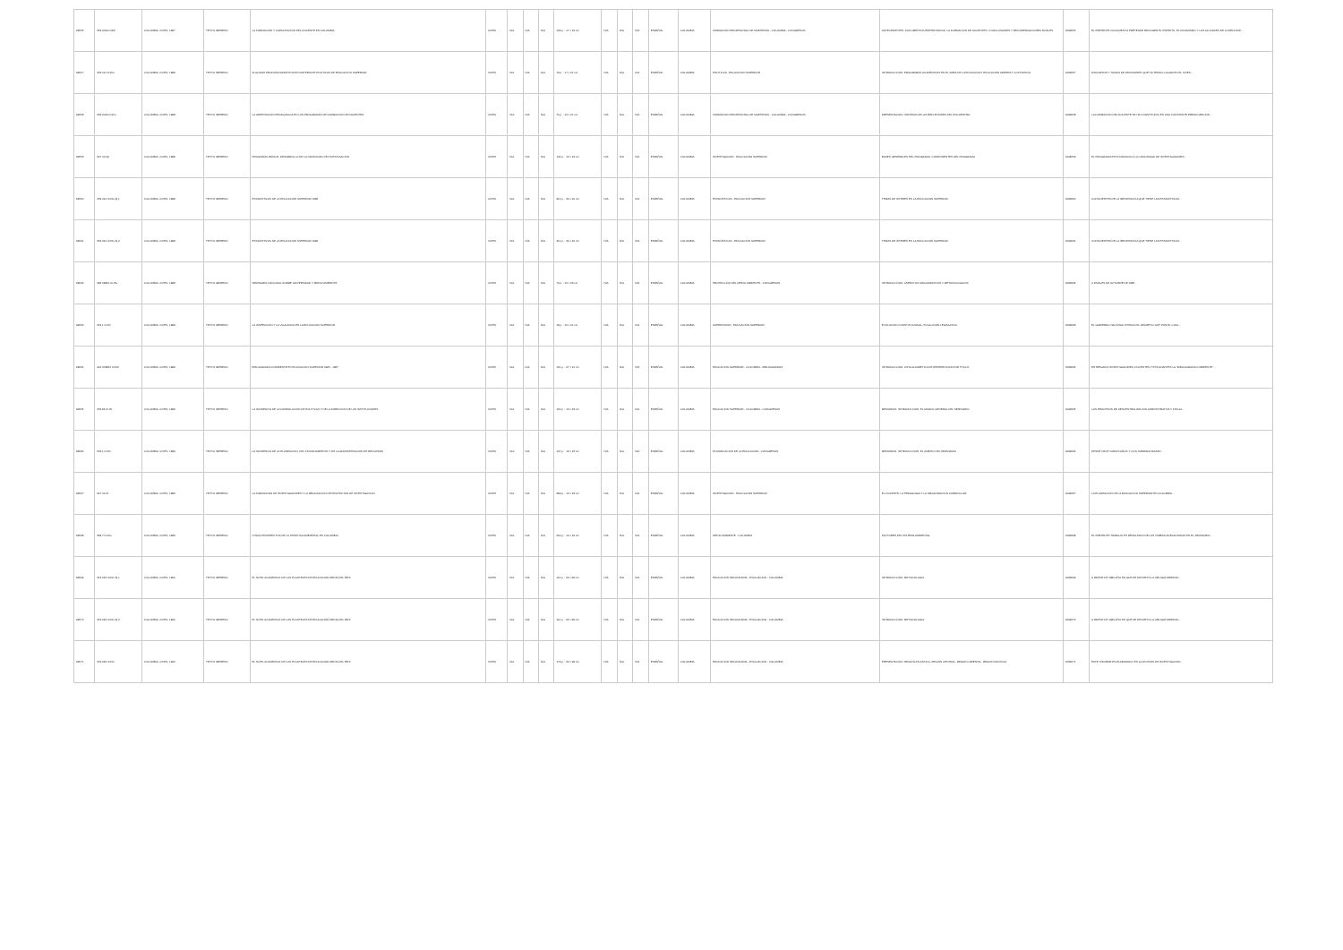| 99556 | 378.2024 IC29f | COLOMBIA. ICFES, 1987 | TEXTO IMPRESO | LA FORMACIÓN Y CAPACITACIÓN DEL DOCENTE EN COLOMBIA | ICFES | N/A | N/A | N/A | 103 p. : 17 x 24 cm | N/A | N/A | N/A | ESPAÑOL | COLOMBIA | FORMACIÓN PROFESIONAL DE MAESTROS - COLOMBIA - CONGRESOS | ANTECEDENTES. DOCUMENTOS PRESENTADOS. LA FORMACIÓN DE DOCENTES. CONCLUSIONES Y RECOMENDACIONES FINALES | 0099556 | EL PRESENTE DOCUMENTO PRETENDE RECOGER EL ESPÍRITU, EL DINAMISMO Y LOS ALCANCES DE LA REUNIÓN... |
| 99557 | 378.011 IC15u | COLOMBIA. ICFES, 1988 | TEXTO IMPRESO | ALGUNOS PRONUNCIAMIENTOS EN MATERIA DE POLÍTICAS DE EDUCACIÓN SUPERIOR | ICFES | N/A | N/A | N/A | 79 p. : 17 x 21 cm | N/A | N/A | N/A | ESPAÑOL | COLOMBIA | POLÍTICAS - EDUCACIÓN SUPERIOR | INTRODUCCIÓN. PROGRAMAS ACADÉMICOS EN EL ÁREA DE LA EDUCACIÓN. EDUCACIÓN ABIERTA Y A DISTANCIA | 0099557 | DISCURSOS Y TOMAS DE DECISIONES QUE HA TENIDO LUGAR EN EL ICFES... |
| 99558 | 378.2024 IC15o | COLOMBIA. ICFES, 1988 | TEXTO IMPRESO | LA ORIENTACIÓN PEDAGÓGICA EN LOS PROGRAMAS DE FORMACIÓN DE DOCENTES | ICFES | N/A | N/A | N/A | 70 p. : 16 x 21 cm | N/A | N/A | N/A | ESPAÑOL | COLOMBIA | FORMACIÓN PROFESIONAL DE MAESTROS - COLOMBIA - CONGRESOS | PRESENTACIÓN. SÍNTESIS DE LAS REFLEXIONES DEL ENCUENTRO | 0099558 | LA FORMACIÓN DEL DOCENTE SE HA CONSTITUIDO EN UNA CONSTANTE PREOCUPACIÓN... |
| 99559 | 607 IC15p | COLOMBIA. ICFES, 1988 | TEXTO IMPRESO | PROGRAMA PARA EL DESARROLLO DE LA CAPACIDAD DE INVESTIGACIÓN | ICFES | N/A | N/A | N/A | 144 p. : 16 x 24 cm | N/A | N/A | N/A | ESPAÑOL | COLOMBIA | INVESTIGACIÓN - EDUCACIÓN SUPERIOR | BASES GENERALES DEL PROGRAMA. COMPONENTES DEL PROGRAMA | 0099559 | EL PROGRAMA ESTÁ DIRIGIDO A LA COMUNIDAD DE INVESTIGADORES... |
| 99560 | 378.021 IC15e 8j 1 | COLOMBIA. ICFES, 1988 | TEXTO IMPRESO | ESTADÍSTICAS DE LA EDUCACIÓN SUPERIOR 1986 | ICFES | N/A | N/A | N/A | 314 p. : 30 x 20 cm | N/A | N/A | N/A | ESPAÑOL | COLOMBIA | ESTADÍSTICAS - EDUCACIÓN SUPERIOR | TEMAS DE INTERÉS EN LA EDUCACIÓN SUPERIOR | 0099560 | CONSCIENTES DE LA IMPORTANCIA QUE TIENE LAS ESTADÍSTICAS... |
| 99561 | 378.021 IC15e 8j 2 | COLOMBIA. ICFES, 1988 | TEXTO IMPRESO | ESTADÍSTICAS DE LA EDUCACIÓN SUPERIOR 1986 | ICFES | N/A | N/A | N/A | 314 p. : 30 x 20 cm | N/A | N/A | N/A | ESPAÑOL | COLOMBIA | ESTADÍSTICAS - EDUCACIÓN SUPERIOR | TEMAS DE INTERÉS EN LA EDUCACIÓN SUPERIOR | 0099561 | CONSCIENTES DE LA IMPORTANCIA QUE TIENE LAS ESTADÍSTICAS... |
| 99562 | 333.09861 IC15s | COLOMBIA. ICFES, 1988 | TEXTO IMPRESO | SEMINARIO NACIONAL SOBRE UNIVERSIDAD Y MEDIO AMBIENTE | ICFES | N/A | N/A | N/A | 70 p. : 16 x 23 cm | N/A | N/A | N/A | ESPAÑOL | COLOMBIA | PROTECCIÓN DEL MEDIO AMBIENTE - CONGRESOS | INTRODUCCIÓN. ASPECTOS ORGANIZATIVOS Y METODOLÓGICOS | 0099562 | A FINALES DE OCTUBRE DE 1985... |
| 99563 | 379.1 IC15i | COLOMBIA. ICFES, 1989 | TEXTO IMPRESO | LA INSPECCIÓN Y LA VIGILANCIA EN LA EDUCACIÓN SUPERIOR | ICFES | N/A | N/A | N/A | 18 p. : 16 x 21 cm | N/A | N/A | N/A | ESPAÑOL | COLOMBIA | SUPERVISIÓN - EDUCACIÓN SUPERIOR | EVOLUCIÓN CONSTITUCIONAL. EVOLUCIÓN LEGISLATIVA | 0099563 | EL GOBIERNO NACIONAL EXPIDIÓ EL DECRETO 1227 POR EL CUAL... |
| 99564 | 016.378861 IC15b | COLOMBIA. ICFES, 1989 | TEXTO IMPRESO | BIBLIOGRAFÍA CORRIENTE EN EDUCACIÓN SUPERIOR 1985 - 1987 | ICFES | N/A | N/A | N/A | 161 p. : 27 x 21 cm | N/A | N/A | N/A | ESPAÑOL | COLOMBIA | EDUCACIÓN SUPERIOR - COLOMBIA - BIBLIOGRAFÍAS | INTRODUCCIÓN. LISTA ALFABÉTICA DE REFERENCIAS POR TÍTULO | 0099564 | ENTREGAR A INVESTIGADORES, DOCENTES Y ESTUDIANTES LA "BIBLIOGRAFÍA CORRIENTE"... |
| 99565 | 378.86 IC15i | COLOMBIA. ICFES, 1989 | TEXTO IMPRESO | LA INCIDENCIA DE LA FORMULACIÓN DE POLÍTICAS Y DE LA DIRECCIÓN DE LAS INSTITUCIONES | ICFES | N/A | N/A | N/A | 160 p. : 16 x 23 cm | N/A | N/A | N/A | ESPAÑOL | COLOMBIA | EDUCACIÓN SUPERIOR - COLOMBIA - CONGRESOS | MEMORIAS. INTRODUCCIÓN: EL MARCO GENERAL DEL SEMINARIO | 0099565 | LOS PROCESOS DE DESCENTRALIZACIÓN ADMINISTRATIVA Y FISCAL... |
| 99566 | 378.1 IC15i | COLOMBIA. ICFES, 1989 | TEXTO IMPRESO | LA INCIDENCIA DE LA PLANEACIÓN, DEL FINANCIAMIENTO Y DE LA ADMINISTRACIÓN DE RECURSOS | ICFES | N/A | N/A | N/A | 137 p. : 16 x 23 cm | N/A | N/A | N/A | ESPAÑOL | COLOMBIA | PLANIFICACIÓN DE LA EDUCACIÓN - CONGRESOS | MEMORIAS. INTRODUCCIÓN: EL ÁMBITO DEL SEMINARIO | 0099566 | DESDE HACE VARIOS AÑOS Y CON SOBRADA RAZÓN... |
| 99567 | 607 IC15f | COLOMBIA. ICFES, 1989 | TEXTO IMPRESO | LA FORMACIÓN DE INVESTIGADORES Y LA REALIZACIÓN DE PROYECTOS DE INVESTIGACIÓN | ICFES | N/A | N/A | N/A | 399 p. : 16 x 23 cm | N/A | N/A | N/A | ESPAÑOL | COLOMBIA | INVESTIGACIÓN - EDUCACIÓN SUPERIOR | EL DOCENTE, LA PEDAGOGÍA Y LA ORGANIZACIÓN CURRICULAR | 0099567 | LA PLANEACIÓN DE LA EDUCACIÓN SUPERIOR EN COLOMBIA... |
| 99568 | 333.7 IC15s | COLOMBIA. ICFES, 1989 | TEXTO IMPRESO | VISIÓN PROSPECTIVA DE LA TEMÁTICA AMBIENTAL EN COLOMBIA | ICFES | N/A | N/A | N/A | 200 p. : 16 x 22 cm | N/A | N/A | N/A | ESPAÑOL | COLOMBIA | MEDIO AMBIENTE - COLOMBIA | FACTORES DEL SISTEMA AMBIENTAL | 0099568 | EL PRESENTE TRABAJO ES RESULTADO DE LAS TAREAS ADELANTADAS EN EL SEMINARIO... |
| 99569 | 373.246 IC15n 8j 1 | COLOMBIA. ICFES, 1990 | TEXTO IMPRESO | EL NIVEL ACADÉMICO DE LOS PLANTELES DE EDUCACIÓN MEDIA DEL PAÍS | ICFES | N/A | N/A | N/A | 114 p. : 22 x 28 cm | N/A | N/A | N/A | ESPAÑOL | COLOMBIA | EDUCACIÓN SECUNDARIA - EVALUACIÓN - COLOMBIA | INTRODUCCIÓN. METODOLOGÍA | 0099569 | A PARTIR DE 1980 AÑO EN QUE SE DECRETÓ LA OBLIGATORIEDAD... |
| 99570 | 373.246 IC15n 8j 2 | COLOMBIA. ICFES, 1990 | TEXTO IMPRESO | EL NIVEL ACADÉMICO DE LOS PLANTELES DE EDUCACIÓN MEDIA DEL PAÍS | ICFES | N/A | N/A | N/A | 112 p. : 22 x 28 cm | N/A | N/A | N/A | ESPAÑOL | COLOMBIA | EDUCACIÓN SECUNDARIA - EVALUACIÓN - COLOMBIA | INTRODUCCIÓN. METODOLOGÍA | 0099570 | A PARTIR DE 1980 AÑO EN QUE SE DECRETÓ LA OBLIGATORIEDAD... |
| 99571 | 373.246 IC15n | COLOMBIA. ICFES, 1990 | TEXTO IMPRESO | EL NIVEL ACADÉMICO DE LOS PLANTELES DE EDUCACIÓN MEDIA DEL PAÍS | ICFES | N/A | N/A | N/A | 179 p. : 22 x 28 cm | N/A | N/A | N/A | ESPAÑOL | COLOMBIA | EDUCACIÓN SECUNDARIA - EVALUACIÓN - COLOMBIA | PRESENTACIÓN. REGIÓN ATLÁNTICA. REGIÓN CENTRAL. REGIÓN ORIENTAL. REGIÓN PACÍFICA | 0099571 | ESTE INFORME ES ELABORADO EN LA DIVISIÓN DE INVESTIGACIÓN... |